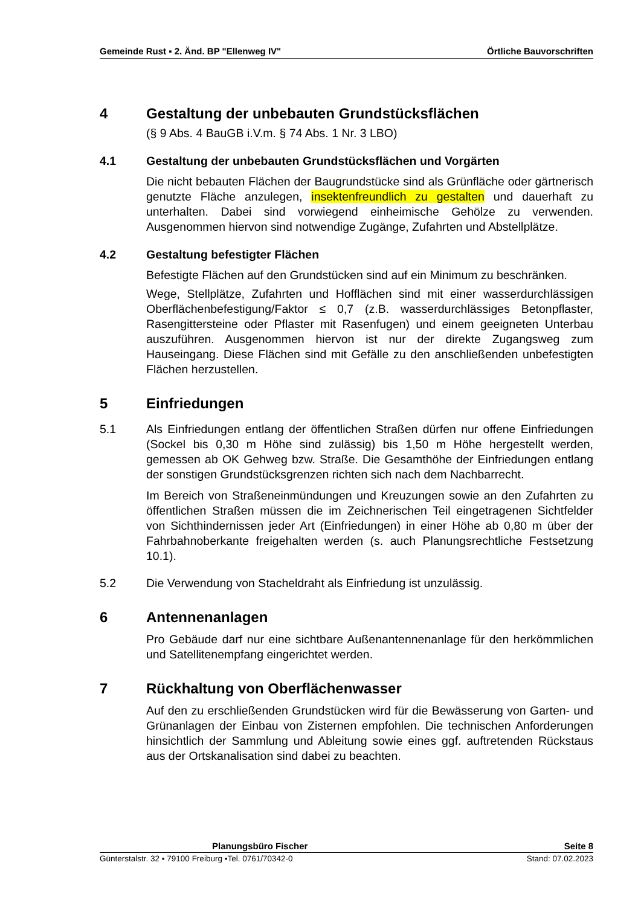Gemeinde Rust ▪ 2. Änd. BP "Ellenweg IV" Örtliche Bauvorschriften
4 Gestaltung der unbebauten Grundstücksflächen
(§ 9 Abs. 4 BauGB i.V.m. § 74 Abs. 1 Nr. 3 LBO)
4.1 Gestaltung der unbebauten Grundstücksflächen und Vorgärten
Die nicht bebauten Flächen der Baugrundstücke sind als Grünfläche oder gärtnerisch genutzte Fläche anzulegen, insektenfreundlich zu gestalten und dauerhaft zu unterhalten. Dabei sind vorwiegend einheimische Gehölze zu verwenden. Ausgenommen hiervon sind notwendige Zugänge, Zufahrten und Abstellplätze.
4.2 Gestaltung befestigter Flächen
Befestigte Flächen auf den Grundstücken sind auf ein Minimum zu beschränken.
Wege, Stellplätze, Zufahrten und Hofflächen sind mit einer wasserdurchlässigen Oberflächenbefestigung/Faktor ≤ 0,7 (z.B. wasserdurchlässiges Betonpflaster, Rasengittersteine oder Pflaster mit Rasenfugen) und einem geeigneten Unterbau auszuführen. Ausgenommen hiervon ist nur der direkte Zugangsweg zum Hauseingang. Diese Flächen sind mit Gefälle zu den anschließenden unbefestigten Flächen herzustellen.
5 Einfriedungen
5.1 Als Einfriedungen entlang der öffentlichen Straßen dürfen nur offene Einfriedungen (Sockel bis 0,30 m Höhe sind zulässig) bis 1,50 m Höhe hergestellt werden, gemessen ab OK Gehweg bzw. Straße. Die Gesamthöhe der Einfriedungen entlang der sonstigen Grundstücksgrenzen richten sich nach dem Nachbarrecht.
Im Bereich von Straßeneinmündungen und Kreuzungen sowie an den Zufahrten zu öffentlichen Straßen müssen die im Zeichnerischen Teil eingetragenen Sichtfelder von Sichthindernissen jeder Art (Einfriedungen) in einer Höhe ab 0,80 m über der Fahrbahnoberkante freigehalten werden (s. auch Planungsrechtliche Festsetzung 10.1).
5.2 Die Verwendung von Stacheldraht als Einfriedung ist unzulässig.
6 Antennenanlagen
Pro Gebäude darf nur eine sichtbare Außenantennenanlage für den herkömmlichen und Satellitenempfang eingerichtet werden.
7 Rückhaltung von Oberflächenwasser
Auf den zu erschließenden Grundstücken wird für die Bewässerung von Garten- und Grünanlagen der Einbau von Zisternen empfohlen. Die technischen Anforderungen hinsichtlich der Sammlung und Ableitung sowie eines ggf. auftretenden Rückstaus aus der Ortskanalisation sind dabei zu beachten.
Planungsbüro Fischer Seite 8
Günterstalstr. 32 ▪ 79100 Freiburg ▪Tel. 0761/70342-0 Stand: 07.02.2023